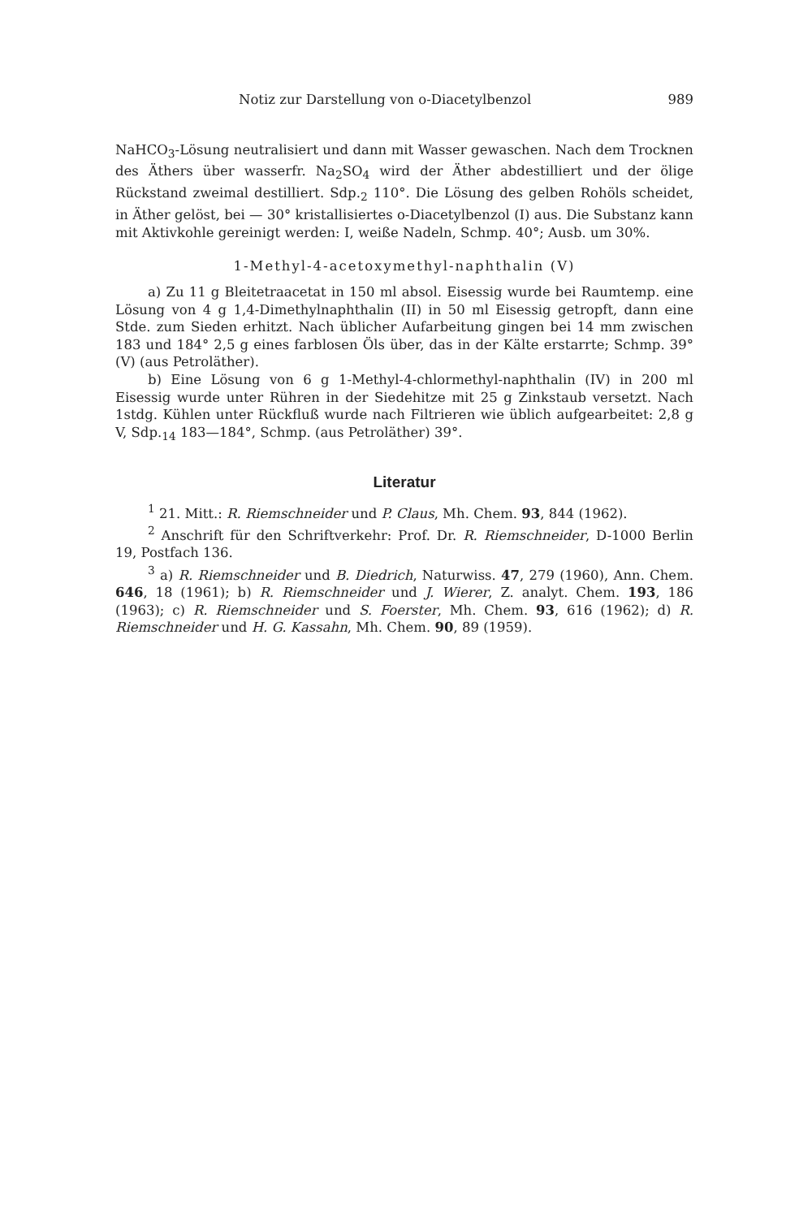Notiz zur Darstellung von o-Diacetylbenzol 989
NaHCO<sub>3</sub>-Lösung neutralisiert und dann mit Wasser gewaschen. Nach dem Trocknen des Äthers über wasserfr. Na<sub>2</sub>SO<sub>4</sub> wird der Äther abdestilliert und der ölige Rückstand zweimal destilliert. Sdp.<sub>2</sub> 110°. Die Lösung des gelben Rohöls scheidet, in Äther gelöst, bei — 30° kristallisiertes o-Diacetylbenzol (I) aus. Die Substanz kann mit Aktivkohle gereinigt werden: I, weiße Nadeln, Schmp. 40°; Ausb. um 30%.
1-Methyl-4-acetoxymethyl-naphthalin (V)
a) Zu 11 g Bleitetraacetat in 150 ml absol. Eisessig wurde bei Raumtemp. eine Lösung von 4 g 1,4-Dimethylnaphthalin (II) in 50 ml Eisessig getropft, dann eine Stde. zum Sieden erhitzt. Nach üblicher Aufarbeitung gingen bei 14 mm zwischen 183 und 184° 2,5 g eines farblosen Öls über, das in der Kälte erstarrte; Schmp. 39° (V) (aus Petroläther).
b) Eine Lösung von 6 g 1-Methyl-4-chlormethyl-naphthalin (IV) in 200 ml Eisessig wurde unter Rühren in der Siedehitze mit 25 g Zinkstaub versetzt. Nach 1stdg. Kühlen unter Rückfluß wurde nach Filtrieren wie üblich aufgearbeitet: 2,8 g V, Sdp.<sub>14</sub> 183—184°, Schmp. (aus Petroläther) 39°.
Literatur
<sup>1</sup> 21. Mitt.: R. Riemschneider und P. Claus, Mh. Chem. 93, 844 (1962).
<sup>2</sup> Anschrift für den Schriftverkehr: Prof. Dr. R. Riemschneider, D-1000 Berlin 19, Postfach 136.
<sup>3</sup> a) R. Riemschneider und B. Diedrich, Naturwiss. 47, 279 (1960), Ann. Chem. 646, 18 (1961); b) R. Riemschneider und J. Wierer, Z. analyt. Chem. 193, 186 (1963); c) R. Riemschneider und S. Foerster, Mh. Chem. 93, 616 (1962); d) R. Riemschneider und H. G. Kassahn, Mh. Chem. 90, 89 (1959).